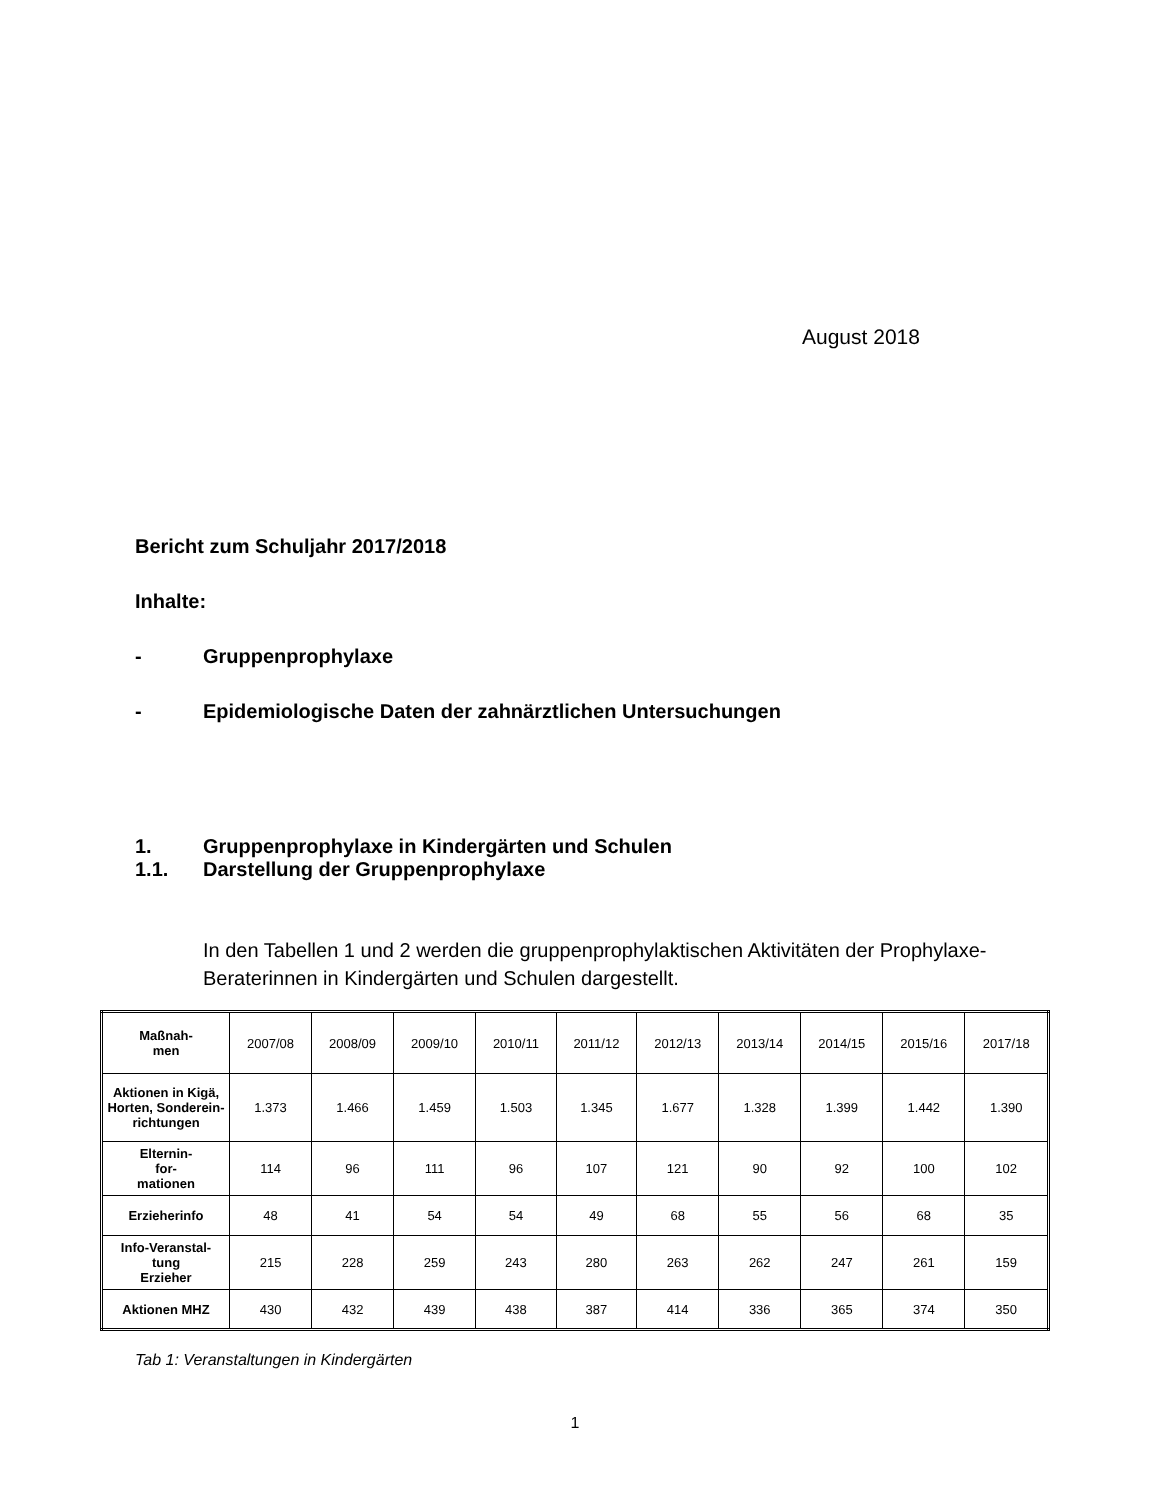August 2018
Bericht zum Schuljahr 2017/2018
Inhalte:
- Gruppenprophylaxe
- Epidemiologische Daten der zahnärztlichen Untersuchungen
1. Gruppenprophylaxe in Kindergärten und Schulen
1.1. Darstellung der Gruppenprophylaxe
In den Tabellen 1 und 2 werden die gruppenprophylaktischen Aktivitäten der Prophylaxe-Beraterinnen in Kindergärten und Schulen dargestellt.
| Maßnah- men | 2007/08 | 2008/09 | 2009/10 | 2010/11 | 2011/12 | 2012/13 | 2013/14 | 2014/15 | 2015/16 | 2017/18 |
| Aktionen in Kigä, Horten, Sonderein-richtungen | 1.373 | 1.466 | 1.459 | 1.503 | 1.345 | 1.677 | 1.328 | 1.399 | 1.442 | 1.390 |
| Elternin- for- mationen | 114 | 96 | 111 | 96 | 107 | 121 | 90 | 92 | 100 | 102 |
| Erzieherinfo | 48 | 41 | 54 | 54 | 49 | 68 | 55 | 56 | 68 | 35 |
| Info-Veranstal- tung Erzieher | 215 | 228 | 259 | 243 | 280 | 263 | 262 | 247 | 261 | 159 |
| Aktionen MHZ | 430 | 432 | 439 | 438 | 387 | 414 | 336 | 365 | 374 | 350 |
Tab 1: Veranstaltungen in Kindergärten
1